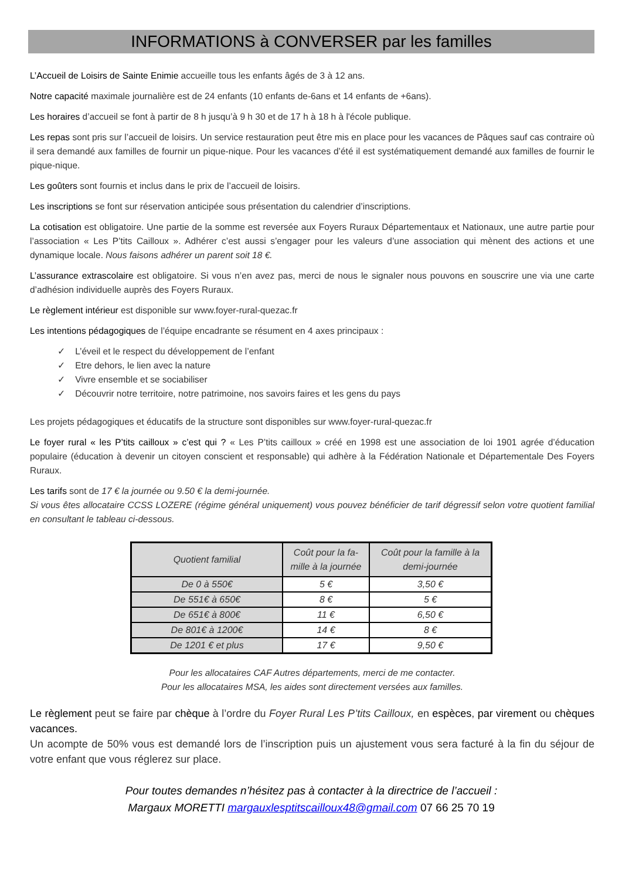INFORMATIONS à CONVERSER par les familles
L’Accueil de Loisirs de Sainte Enimie accueille tous les enfants âgés de 3 à 12 ans.
Notre capacité maximale journalière est de 24 enfants (10 enfants de-6ans et 14 enfants de +6ans).
Les horaires d’accueil se font à partir de 8 h jusqu’à 9 h 30 et de 17 h à 18 h à l'école publique.
Les repas sont pris sur l’accueil de loisirs. Un service restauration peut être mis en place pour les vacances de Pâques sauf cas contraire où il sera demandé aux familles de fournir un pique-nique. Pour les vacances d’été il est systématiquement demandé aux familles de fournir le pique-nique.
Les goûters sont fournis et inclus dans le prix de l’accueil de loisirs.
Les inscriptions se font sur réservation anticipée sous présentation du calendrier d’inscriptions.
La cotisation est obligatoire. Une partie de la somme est reversée aux Foyers Ruraux Départementaux et Nationaux, une autre partie pour l’association « Les P’tits Cailloux ». Adhérer c’est aussi s’engager pour les valeurs d’une association qui mènent des actions et une dynamique locale. Nous faisons adhérer un parent soit 18 €.
L’assurance extrascolaire est obligatoire. Si vous n’en avez pas, merci de nous le signaler nous pouvons en souscrire une via une carte d’adhésion individuelle auprès des Foyers Ruraux.
Le règlement intérieur est disponible sur www.foyer-rural-quezac.fr
Les intentions pédagogiques de l’équipe encadrante se résument en 4 axes principaux :
✓ L’éveil et le respect du développement de l’enfant
✓ Etre dehors, le lien avec la nature
✓ Vivre ensemble et se sociabiliser
✓ Découvrir notre territoire, notre patrimoine, nos savoirs faires et les gens du pays
Les projets pédagogiques et éducatifs de la structure sont disponibles sur www.foyer-rural-quezac.fr
Le foyer rural « les P’tits cailloux » c’est qui ? « Les P’tits cailloux » créé en 1998 est une association de loi 1901 agrée d’éducation populaire (éducation à devenir un citoyen conscient et responsable) qui adhère à la Fédération Nationale et Départementale Des Foyers Ruraux.
Les tarifs sont de 17 € la journée ou 9.50 € la demi-journée.
Si vous êtes allocataire CCSS LOZERE (régime général uniquement) vous pouvez bénéficier de tarif dégressif selon votre quotient familial en consultant le tableau ci-dessous.
| Quotient familial | Coût pour la fa- mille à la journée | Coût pour la famille à la demi-journée |
| --- | --- | --- |
| De 0 à 550€ | 5 € | 3,50 € |
| De 551€ à 650€ | 8 € | 5 € |
| De 651€ à 800€ | 11 € | 6,50 € |
| De 801€ à 1200€ | 14 € | 8 € |
| De 1201 € et plus | 17 € | 9,50 € |
Pour les allocataires CAF Autres départements, merci de me contacter.
Pour les allocataires MSA, les aides sont directement versées aux familles.
Le règlement peut se faire par chèque à l’ordre du Foyer Rural Les P’tits Cailloux, en espèces, par virement ou chèques vacances.
Un acompte de 50% vous est demandé lors de l’inscription puis un ajustement vous sera facturé à la fin du séjour de votre enfant que vous réglerez sur place.
Pour toutes demandes n’hésitez pas à contacter à la directrice de l’accueil :
Margaux MORETTI margauxlesptitscailloux48@gmail.com 07 66 25 70 19